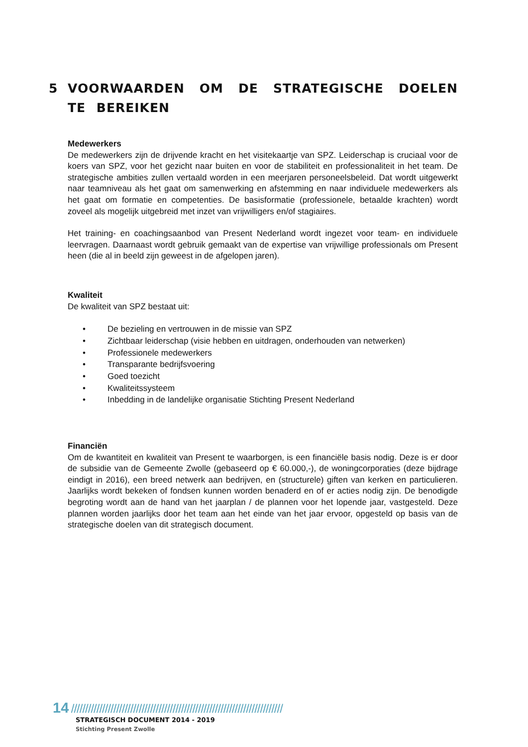5 VOORWAARDEN OM DE STRATEGISCHE DOELEN TE BEREIKEN
Medewerkers
De medewerkers zijn de drijvende kracht en het visitekaartje van SPZ. Leiderschap is cruciaal voor de koers van SPZ, voor het gezicht naar buiten en voor de stabiliteit en professionaliteit in het team. De strategische ambities zullen vertaald worden in een meerjaren personeelsbeleid. Dat wordt uitgewerkt naar teamniveau als het gaat om samenwerking en afstemming en naar individuele medewerkers als het gaat om formatie en competenties. De basisformatie (professionele, betaalde krachten) wordt zoveel als mogelijk uitgebreid met inzet van vrijwilligers en/of stagiaires.
Het training- en coachingsaanbod van Present Nederland wordt ingezet voor team- en individuele leervragen. Daarnaast wordt gebruik gemaakt van de expertise van vrijwillige professionals om Present heen (die al in beeld zijn geweest in de afgelopen jaren).
Kwaliteit
De kwaliteit van SPZ bestaat uit:
• De bezieling en vertrouwen in de missie van SPZ
• Zichtbaar leiderschap (visie hebben en uitdragen, onderhouden van netwerken)
• Professionele medewerkers
• Transparante bedrijfsvoering
• Goed toezicht
• Kwaliteitssysteem
• Inbedding in de landelijke organisatie Stichting Present Nederland
Financiën
Om de kwantiteit en kwaliteit van Present te waarborgen, is een financiële basis nodig. Deze is er door de subsidie van de Gemeente Zwolle (gebaseerd op € 60.000,-), de woningcorporaties (deze bijdrage eindigt in 2016), een breed netwerk aan bedrijven, en (structurele) giften van kerken en particulieren. Jaarlijks wordt bekeken of fondsen kunnen worden benaderd en of er acties nodig zijn. De benodigde begroting wordt aan de hand van het jaarplan / de plannen voor het lopende jaar, vastgesteld. Deze plannen worden jaarlijks door het team aan het einde van het jaar ervoor, opgesteld op basis van de strategische doelen van dit strategisch document.
14 ///////////////////////////////////////////////////////////////////////////
STRATEGISCH DOCUMENT 2014 - 2019
Stichting Present Zwolle